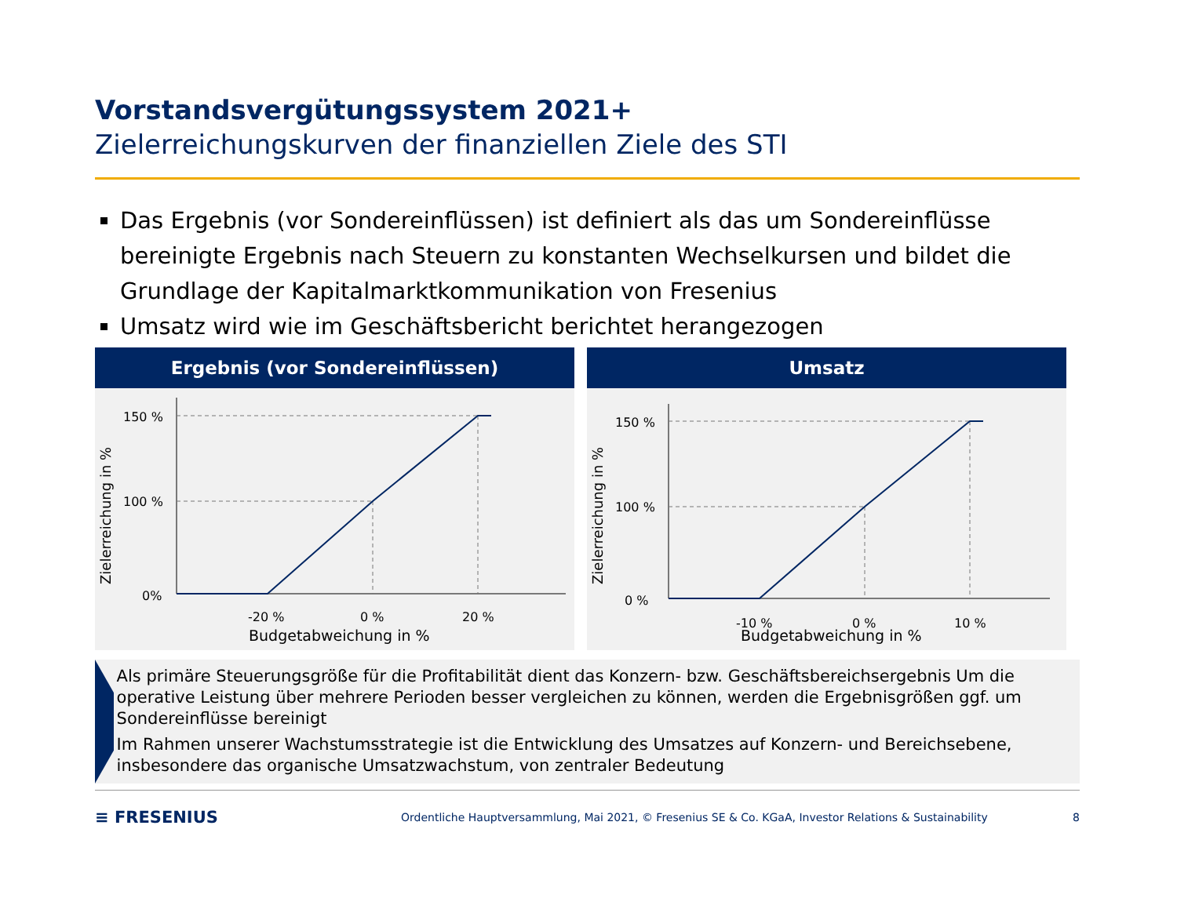Vorstandsvergütungssystem 2021+
Zielerreichungskurven der finanziellen Ziele des STI
Das Ergebnis (vor Sondereinflüssen) ist definiert als das um Sondereinflüsse bereinigte Ergebnis nach Steuern zu konstanten Wechselkursen und bildet die Grundlage der Kapitalmarktkommunikation von Fresenius
Umsatz wird wie im Geschäftsbericht berichtet herangezogen
Ergebnis (vor Sondereinflüssen)
Zielerreichung in %
150 %
100 %
0%
-20 %
0 %
20 %
Budgetabweichung in %
Umsatz
Zielerreichung in %
150 %
100 %
0 %
-10 %
0 %
10 %
Budgetabweichung in %
Als primäre Steuerungsgröße für die Profitabilität dient das Konzern- bzw. Geschäftsbereichsergebnis Um die operative Leistung über mehrere Perioden besser vergleichen zu können, werden die Ergebnisgrößen ggf. um Sondereinflüsse bereinigt
Im Rahmen unserer Wachstumsstrategie ist die Entwicklung des Umsatzes auf Konzern- und Bereichsebene, insbesondere das organische Umsatzwachstum, von zentraler Bedeutung
≡ FRESENIUS
Ordentliche Hauptversammlung, Mai 2021, © Fresenius SE & Co. KGaA, Investor Relations & Sustainability
8